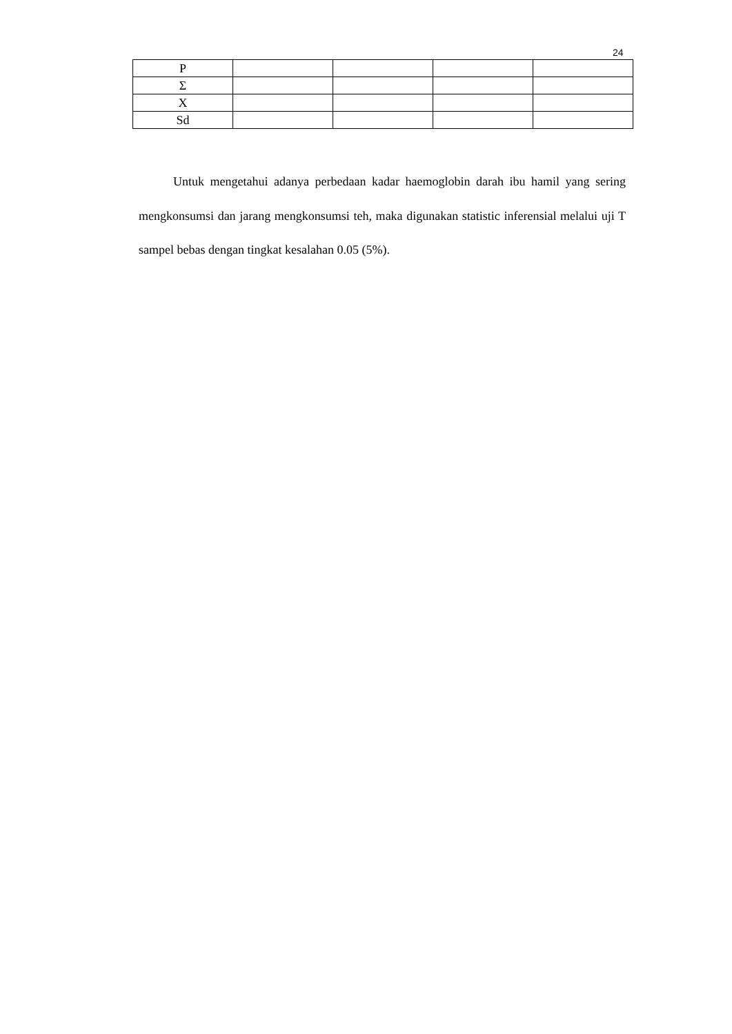24
| P | | | | |
| Σ | | | | |
| X | | | | |
| Sd | | | | |
Untuk mengetahui adanya perbedaan kadar haemoglobin darah ibu hamil yang sering mengkonsumsi dan jarang mengkonsumsi teh, maka digunakan statistic inferensial melalui uji T sampel bebas dengan tingkat kesalahan 0.05 (5%).